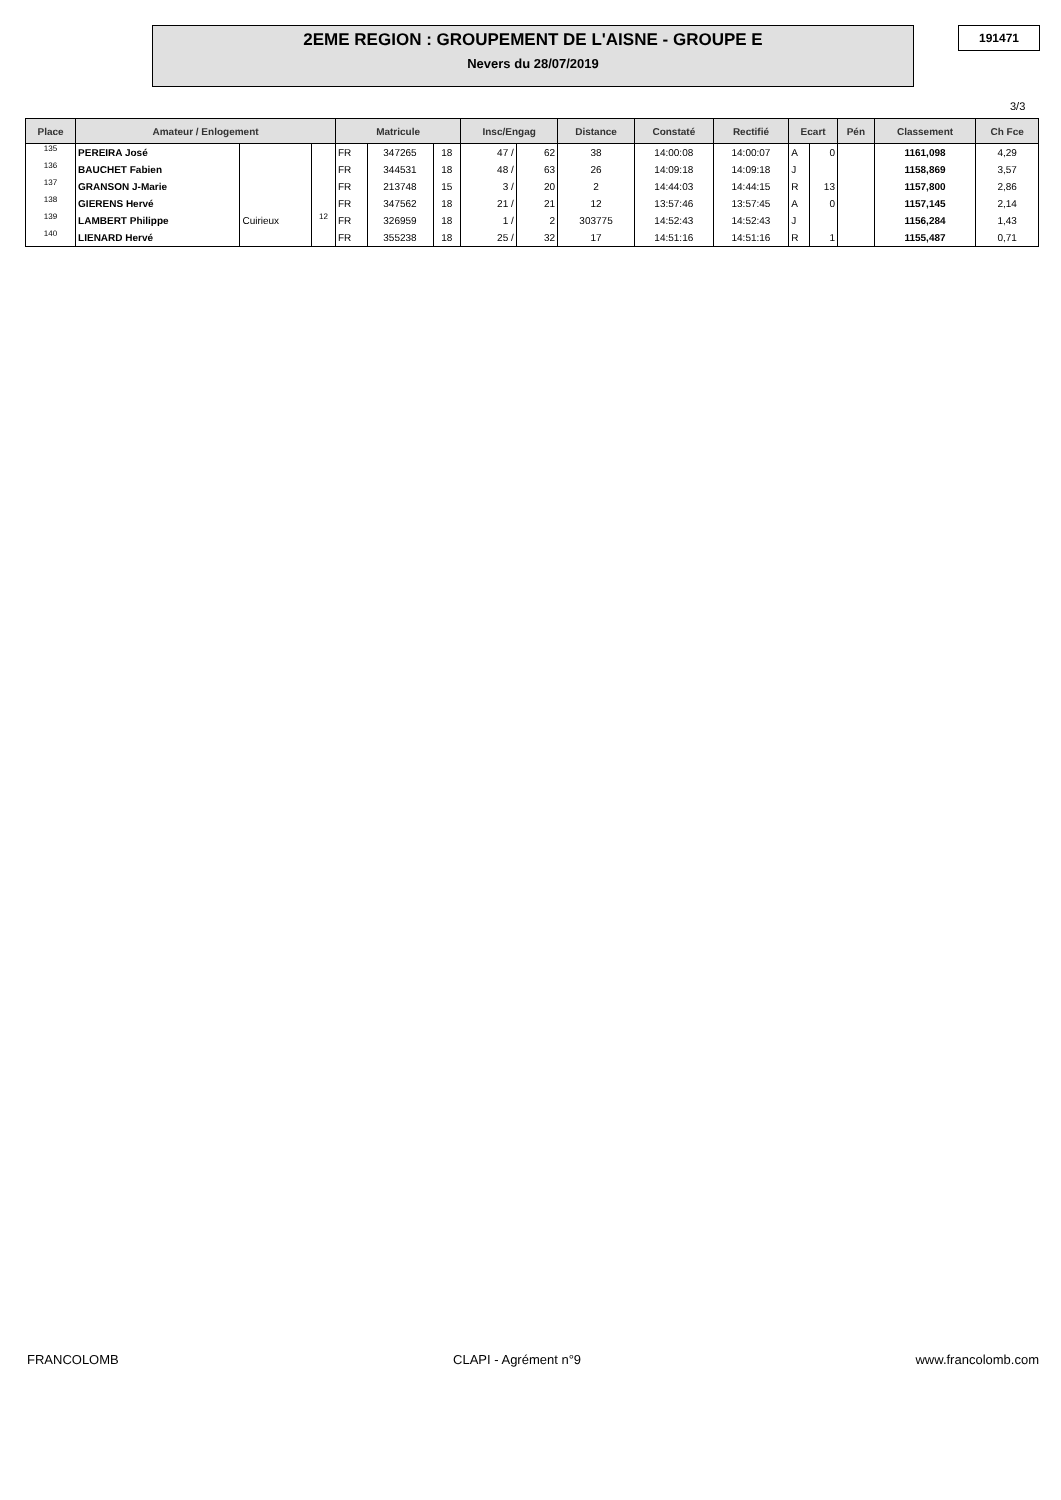2EME REGION : GROUPEMENT DE L'AISNE - GROUPE E
Nevers du 28/07/2019
191471
3/3
| Place | Amateur / Enlogement | | | Matricule | | | Insc/Engag | | Distance | Constaté | Rectifié | Ecart | | Pén | Classement | Ch Fce |
| --- | --- | --- | --- | --- | --- | --- | --- | --- | --- | --- | --- | --- | --- | --- | --- | --- |
| 135 | PEREIRA José | | | FR | 347265 | 18 | 47 / | 62 | 38 | 14:00:08 | 14:00:07 | A | 0 | | 1161,098 | 4,29 |
| 136 | BAUCHET Fabien | | | FR | 344531 | 18 | 48 / | 63 | 26 | 14:09:18 | 14:09:18 | J | | | 1158,869 | 3,57 |
| 137 | GRANSON J-Marie | | | FR | 213748 | 15 | 3 / | 20 | 2 | 14:44:03 | 14:44:15 | R | 13 | | 1157,800 | 2,86 |
| 138 | GIERENS Hervé | | | FR | 347562 | 18 | 21 / | 21 | 12 | 13:57:46 | 13:57:45 | A | 0 | | 1157,145 | 2,14 |
| 139 | LAMBERT Philippe | Cuirieux | 12 | FR | 326959 | 18 | 1 / | 2 | 303775 | 14:52:43 | 14:52:43 | J | | | 1156,284 | 1,43 |
| 140 | LIENARD Hervé | | | FR | 355238 | 18 | 25 / | 32 | 17 | 14:51:16 | 14:51:16 | R | 1 | | 1155,487 | 0,71 |
FRANCOLOMB CLAPI - Agrément n°9 www.francolomb.com